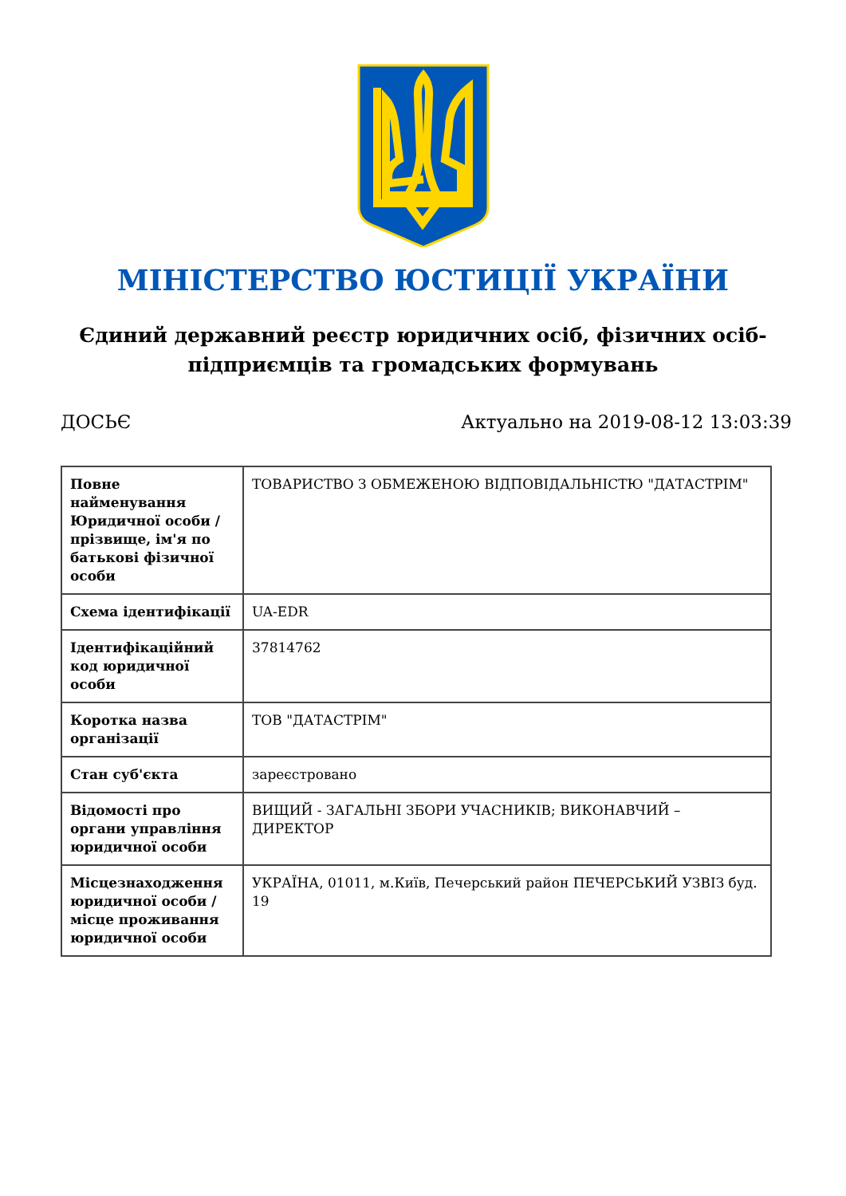МІНІСТЕРСТВО ЮСТИЦІЇ УКРАЇНИ
Єдиний державний реєстр юридичних осіб, фізичних осіб-підприємців та громадських формувань
ДОСЬЄ Актуально на 2019-08-12 13:03:39
| Повне найменування Юридичної особи / прізвище, ім'я по батькові фізичної особи | ТОВАРИСТВО З ОБМЕЖЕНОЮ ВІДПОВІДАЛЬНІСТЮ "ДАТАСТРІМ" |
| Схема ідентифікації | UA-EDR |
| Ідентифікаційний код юридичної особи | 37814762 |
| Коротка назва організації | ТОВ "ДАТАСТРІМ" |
| Стан суб'єкта | зареєстровано |
| Відомості про органи управління юридичної особи | ВИЩИЙ - ЗАГАЛЬНІ ЗБОРИ УЧАСНИКІВ; ВИКОНАВЧИЙ – ДИРЕКТОР |
| Місцезнаходження юридичної особи / місце проживання юридичної особи | УКРАЇНА, 01011, м.Київ, Печерський район ПЕЧЕРСЬКИЙ УЗВІЗ буд. 19 |